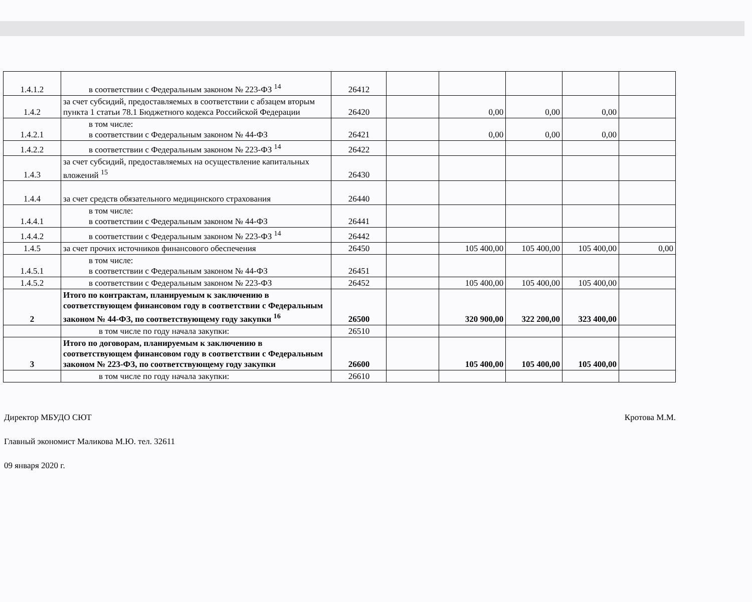| 1.4.1.2 | в соответствии с Федеральным законом № 223-ФЗ <sup>14</sup> | 26412 | | | | | |
| 1.4.2 | за счет субсидий, предоставляемых в соответствии с абзацем вторым пункта 1 статьи 78.1 Бюджетного кодекса Российской Федерации | 26420 | | 0,00 | 0,00 | 0,00 | |
| 1.4.2.1 | в том числе: в соответствии с Федеральным законом № 44-ФЗ | 26421 | | 0,00 | 0,00 | 0,00 | |
| 1.4.2.2 | в соответствии с Федеральным законом № 223-ФЗ <sup>14</sup> | 26422 | | | | | |
| 1.4.3 | за счет субсидий, предоставляемых на осуществление капитальных вложений <sup>15</sup> | 26430 | | | | | |
| 1.4.4 | за счет средств обязательного медицинского страхования | 26440 | | | | | |
| 1.4.4.1 | в том числе: в соответствии с Федеральным законом № 44-ФЗ | 26441 | | | | | |
| 1.4.4.2 | в соответствии с Федеральным законом № 223-ФЗ <sup>14</sup> | 26442 | | | | | |
| 1.4.5 | за счет прочих источников финансового обеспечения | 26450 | | 105 400,00 | 105 400,00 | 105 400,00 | 0,00 |
| 1.4.5.1 | в том числе: в соответствии с Федеральным законом № 44-ФЗ | 26451 | | | | | |
| 1.4.5.2 | в соответствии с Федеральным законом № 223-ФЗ | 26452 | | 105 400,00 | 105 400,00 | 105 400,00 | |
| 2 | Итого по контрактам, планируемым к заключению в соответствующем финансовом году в соответствии с Федеральным законом № 44-ФЗ, по соответствующему году закупки <sup>16</sup> | 26500 | | 320 900,00 | 322 200,00 | 323 400,00 | |
| | в том числе по году начала закупки: | 26510 | | | | | |
| 3 | Итого по договорам, планируемым к заключению в соответствующем финансовом году в соответствии с Федеральным законом № 223-ФЗ, по соответствующему году закупки | 26600 | | 105 400,00 | 105 400,00 | 105 400,00 | |
| | в том числе по году начала закупки: | 26610 | | | | | |
Директор МБУДО СЮТ Кротова М.М.
Главный экономист Маликова М.Ю. тел. 32611
09 января 2020 г.